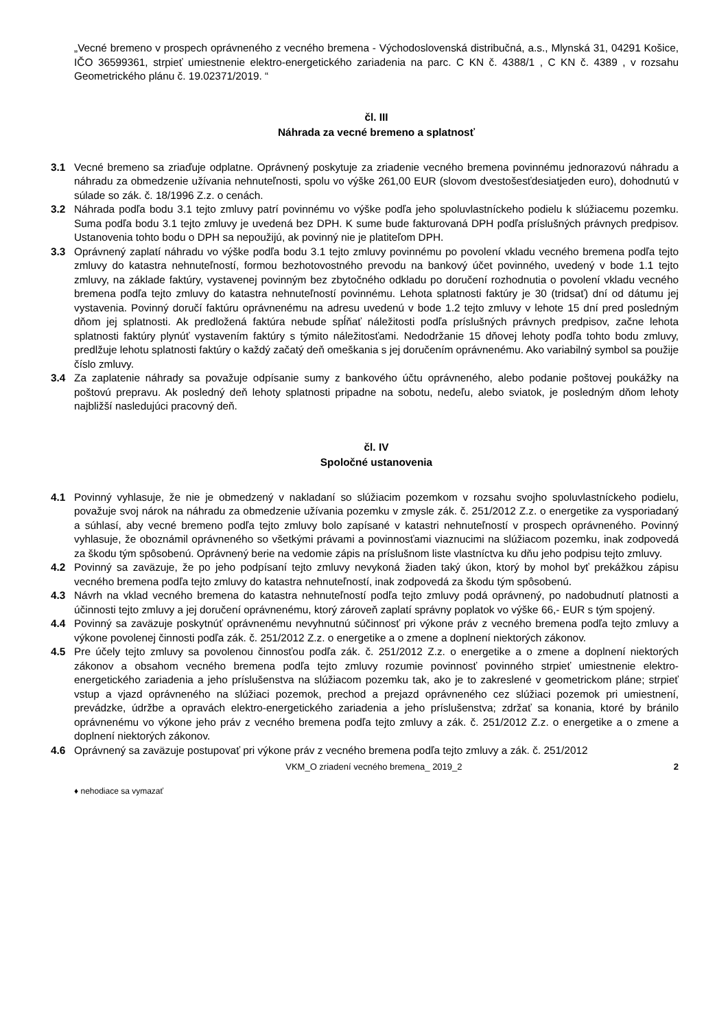„Vecné bremeno v prospech oprávneného z vecného bremena - Východoslovenská distribučná, a.s., Mlynská 31, 04291 Košice, IČO 36599361, strpieť umiestnenie elektro-energetického zariadenia na parc. C KN č. 4388/1 , C KN č. 4389 , v rozsahu Geometrického plánu č. 19.02371/2019. “
čl. III
Náhrada za vecné bremeno a splatnosť
3.1 Vecné bremeno sa zriaďuje odplatne. Oprávnený poskytuje za zriadenie vecného bremena povinnému jednorazovú náhradu a náhradu za obmedzenie užívania nehnuteľnosti, spolu vo výške 261,00 EUR (slovom dvestošesťdesiatjeden euro), dohodnutú v súlade so zák. č. 18/1996 Z.z. o cenách.
3.2 Náhrada podľa bodu 3.1 tejto zmluvy patrí povinnému vo výške podľa jeho spoluvlastníckeho podielu k slúžiacemu pozemku. Suma podľa bodu 3.1 tejto zmluvy je uvedená bez DPH. K sume bude fakturovaná DPH podľa príslušných právnych predpisov. Ustanovenia tohto bodu o DPH sa nepoužijú, ak povinný nie je platiteľom DPH.
3.3 Oprávnený zaplatí náhradu vo výške podľa bodu 3.1 tejto zmluvy povinnému po povolení vkladu vecného bremena podľa tejto zmluvy do katastra nehnuteľností, formou bezhotovostného prevodu na bankový účet povinného, uvedený v bode 1.1 tejto zmluvy, na základe faktúry, vystavenej povinným bez zbytočného odkladu po doručení rozhodnutia o povolení vkladu vecného bremena podľa tejto zmluvy do katastra nehnuteľností povinnému. Lehota splatnosti faktúry je 30 (tridsať) dní od dátumu jej vystavenia. Povinný doručí faktúru oprávnenému na adresu uvedenú v bode 1.2 tejto zmluvy v lehote 15 dní pred posledným dňom jej splatnosti. Ak predložená faktúra nebude spĺňať náležitosti podľa príslušných právnych predpisov, začne lehota splatnosti faktúry plynúť vystavením faktúry s týmito náležitosťami. Nedodržanie 15 dňovej lehoty podľa tohto bodu zmluvy, predlžuje lehotu splatnosti faktúry o každý začatý deň omeškania s jej doručením oprávnenému. Ako variabilný symbol sa použije číslo zmluvy.
3.4 Za zaplatenie náhrady sa považuje odpísanie sumy z bankového účtu oprávneného, alebo podanie poštovej poukážky na poštovú prepravu. Ak posledný deň lehoty splatnosti pripadne na sobotu, nedeľu, alebo sviatok, je posledným dňom lehoty najbližší nasledujúci pracovný deň.
čl. IV
Spoločné ustanovenia
4.1 Povinný vyhlasuje, že nie je obmedzený v nakladaní so slúžiacim pozemkom v rozsahu svojho spoluvlastníckeho podielu, považuje svoj nárok na náhradu za obmedzenie užívania pozemku v zmysle zák. č. 251/2012 Z.z. o energetike za vysporiadaný a súhlasí, aby vecné bremeno podľa tejto zmluvy bolo zapísané v katastri nehnuteľností v prospech oprávneného. Povinný vyhlasuje, že oboznámil oprávneného so všetkými právami a povinnosťami viaznucimi na slúžiacom pozemku, inak zodpovedá za škodu tým spôsobenú. Oprávnený berie na vedomie zápis na príslušnom liste vlastníctva ku dňu jeho podpisu tejto zmluvy.
4.2 Povinný sa zaväzuje, že po jeho podpísaní tejto zmluvy nevykoná žiaden taký úkon, ktorý by mohol byť prekážkou zápisu vecného bremena podľa tejto zmluvy do katastra nehnuteľností, inak zodpovedá za škodu tým spôsobenú.
4.3 Návrh na vklad vecného bremena do katastra nehnuteľností podľa tejto zmluvy podá oprávnený, po nadobudnutí platnosti a účinnosti tejto zmluvy a jej doručení oprávnenému, ktorý zároveň zaplatí správny poplatok vo výške 66,- EUR s tým spojený.
4.4 Povinný sa zaväzuje poskytnúť oprávnenému nevyhnutnú súčinnosť pri výkone práv z vecného bremena podľa tejto zmluvy a výkone povolenej činnosti podľa zák. č. 251/2012 Z.z. o energetike a o zmene a doplnení niektorých zákonov.
4.5 Pre účely tejto zmluvy sa povolenou činnosťou podľa zák. č. 251/2012 Z.z. o energetike a o zmene a doplnení niektorých zákonov a obsahom vecného bremena podľa tejto zmluvy rozumie povinnosť povinného strpieť umiestnenie elektro-energetického zariadenia a jeho príslušenstva na slúžiacom pozemku tak, ako je to zakreslené v geometrickom pláne; strpieť vstup a vjazd oprávneného na slúžiaci pozemok, prechod a prejazd oprávneného cez slúžiaci pozemok pri umiestnení, prevádzke, údržbe a opravách elektro-energetického zariadenia a jeho príslušenstva; zdržať sa konania, ktoré by bránilo oprávnenému vo výkone jeho práv z vecného bremena podľa tejto zmluvy a zák. č. 251/2012 Z.z. o energetike a o zmene a doplnení niektorých zákonov.
4.6 Oprávnený sa zaväzuje postupovať pri výkone práv z vecného bremena podľa tejto zmluvy a zák. č. 251/2012
VKM_O zriadení vecného bremena_ 2019_2 2
♦ nehodiace sa vymazať